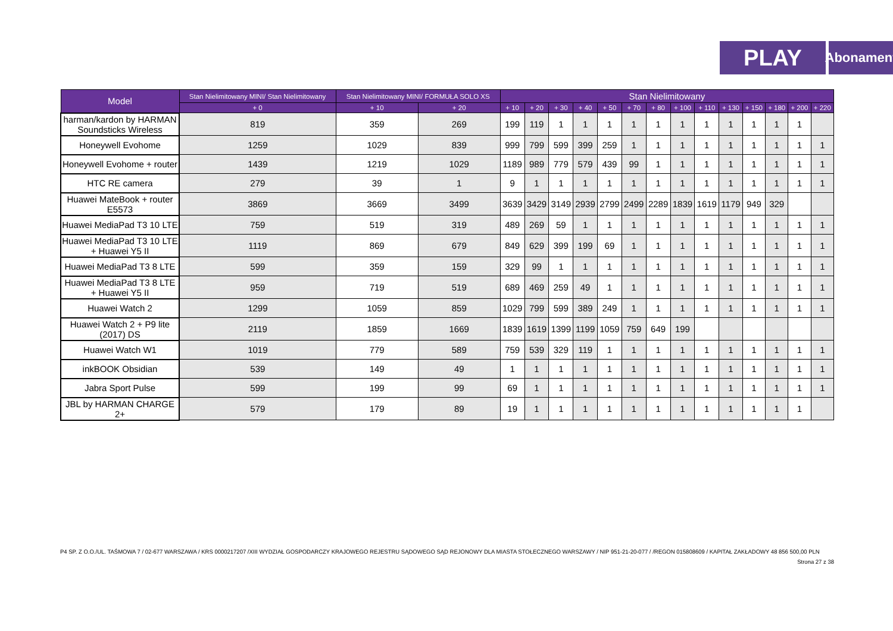PLAY
Abonament
| Model | Stan Nielimitowany MINI/ Stan Nielimitowany | Stan Nielimitowany MINI/ FORMUŁA SOLO XS | | Stan Nielimitowany | | | | | | | | | | | | | |
| --- | --- | --- | --- | --- | --- | --- | --- | --- | --- | --- | --- | --- | --- | --- | --- | --- | --- |
| | + 0 | + 10 | + 20 | + 10 | + 20 | + 30 | + 40 | + 50 | + 70 | + 80 | + 100 | + 110 | + 130 | + 150 | + 180 | + 200 | + 220 |
| harman/kardon by HARMAN Soundsticks Wireless | 819 | 359 | 269 | 199 | 119 | 1 | 1 | 1 | 1 | 1 | 1 | 1 | 1 | 1 | 1 | 1 | |
| Honeywell Evohome | 1259 | 1029 | 839 | 999 | 799 | 599 | 399 | 259 | 1 | 1 | 1 | 1 | 1 | 1 | 1 | 1 | 1 |
| Honeywell Evohome + router | 1439 | 1219 | 1029 | 1189 | 989 | 779 | 579 | 439 | 99 | 1 | 1 | 1 | 1 | 1 | 1 | 1 | 1 |
| HTC RE camera | 279 | 39 | 1 | 9 | 1 | 1 | 1 | 1 | 1 | 1 | 1 | 1 | 1 | 1 | 1 | 1 | 1 |
| Huawei MateBook + router E5573 | 3869 | 3669 | 3499 | 3639 | 3429 | 3149 | 2939 | 2799 | 2499 | 2289 | 1839 | 1619 | 1179 | 949 | 329 | | |
| Huawei MediaPad T3 10 LTE | 759 | 519 | 319 | 489 | 269 | 59 | 1 | 1 | 1 | 1 | 1 | 1 | 1 | 1 | 1 | 1 | 1 |
| Huawei MediaPad T3 10 LTE + Huawei Y5 II | 1119 | 869 | 679 | 849 | 629 | 399 | 199 | 69 | 1 | 1 | 1 | 1 | 1 | 1 | 1 | 1 | 1 |
| Huawei MediaPad T3 8 LTE | 599 | 359 | 159 | 329 | 99 | 1 | 1 | 1 | 1 | 1 | 1 | 1 | 1 | 1 | 1 | 1 | 1 |
| Huawei MediaPad T3 8 LTE + Huawei Y5 II | 959 | 719 | 519 | 689 | 469 | 259 | 49 | 1 | 1 | 1 | 1 | 1 | 1 | 1 | 1 | 1 | 1 |
| Huawei Watch 2 | 1299 | 1059 | 859 | 1029 | 799 | 599 | 389 | 249 | 1 | 1 | 1 | 1 | 1 | 1 | 1 | 1 | 1 |
| Huawei Watch 2 + P9 lite (2017) DS | 2119 | 1859 | 1669 | 1839 | 1619 | 1399 | 1199 | 1059 | 759 | 649 | 199 | | | | | | |
| Huawei Watch W1 | 1019 | 779 | 589 | 759 | 539 | 329 | 119 | 1 | 1 | 1 | 1 | 1 | 1 | 1 | 1 | 1 | 1 |
| inkBOOK Obsidian | 539 | 149 | 49 | 1 | 1 | 1 | 1 | 1 | 1 | 1 | 1 | 1 | 1 | 1 | 1 | 1 | 1 |
| Jabra Sport Pulse | 599 | 199 | 99 | 69 | 1 | 1 | 1 | 1 | 1 | 1 | 1 | 1 | 1 | 1 | 1 | 1 | 1 |
| JBL by HARMAN CHARGE 2+ | 579 | 179 | 89 | 19 | 1 | 1 | 1 | 1 | 1 | 1 | 1 | 1 | 1 | 1 | 1 | 1 | |
P4 SP. Z O.O./UL. TAŚMOWA 7 / 02-677 WARSZAWA / KRS 0000217207 /XIII WYDZIAŁ GOSPODARCZY KRAJOWEGO REJESTRU SĄDOWEGO SĄD REJONOWY DLA MIASTA STOŁECZNEGO WARSZAWY / NIP 951-21-20-077 / /REGON 015808609 / KAPITAŁ ZAKŁADOWY 48 856 500,00 PLN
Strona 27 z 38